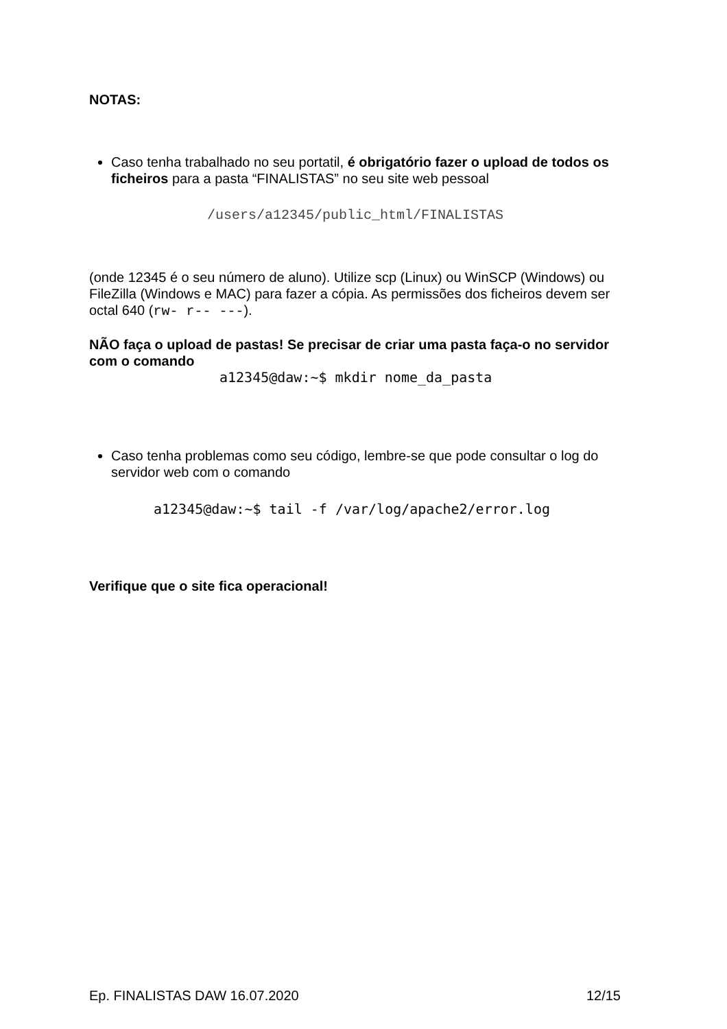NOTAS:
Caso tenha trabalhado no seu portatil, é obrigatório fazer o upload de todos os ficheiros para a pasta “FINALISTAS” no seu site web pessoal
/users/a12345/public_html/FINALISTAS
(onde 12345 é o seu número de aluno). Utilize scp (Linux) ou WinSCP (Windows) ou FileZilla (Windows e MAC) para fazer a cópia. As permissões dos ficheiros devem ser octal 640 (rw- r-- ---).
NÃO faça o upload de pastas! Se precisar de criar uma pasta faça-o no servidor com o comando
a12345@daw:~$ mkdir nome_da_pasta
Caso tenha problemas como seu código, lembre-se que pode consultar o log do servidor web com o comando
a12345@daw:~$ tail -f /var/log/apache2/error.log
Verifique que o site fica operacional!
Ep. FINALISTAS DAW 16.07.2020 12/15